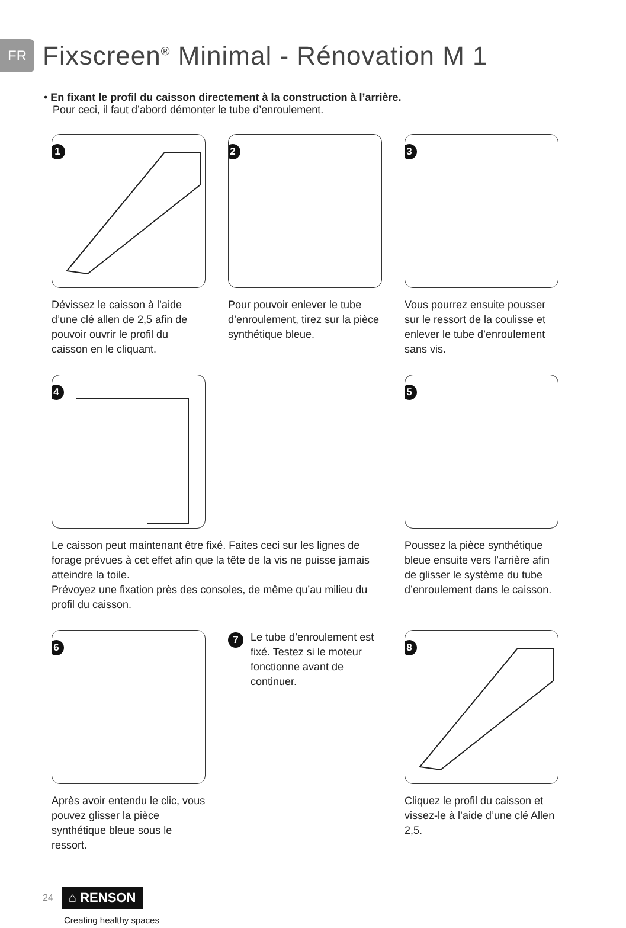FR
Fixscreen<sup>®</sup> Minimal - Rénovation M 1
• En fixant le profil du caisson directement à la construction à l’arrière.
Pour ceci, il faut d’abord démonter le tube d’enroulement.
1
Dévissez le caisson à l’aide d’une clé allen de 2,5 afin de pouvoir ouvrir le profil du caisson en le cliquant.
2
Pour pouvoir enlever le tube d’enroulement, tirez sur la pièce synthétique bleue.
3
Vous pourrez ensuite pousser sur le ressort de la coulisse et enlever le tube d’enroulement sans vis.
4
Le caisson peut maintenant être fixé. Faites ceci sur les lignes de forage prévues à cet effet afin que la tête de la vis ne puisse jamais atteindre la toile.
Prévoyez une fixation près des consoles, de même qu’au milieu du profil du caisson.
5
Poussez la pièce synthétique bleue ensuite vers l’arrière afin de glisser le système du tube d’enroulement dans le caisson.
6
Après avoir entendu le clic, vous pouvez glisser la pièce synthétique bleue sous le ressort.
7
Le tube d’enroulement est fixé. Testez si le moteur fonctionne avant de continuer.
8
Cliquez le profil du caisson et vissez-le à l’aide d’une clé Allen 2,5.
24 ⌂ RENSON
Creating healthy spaces